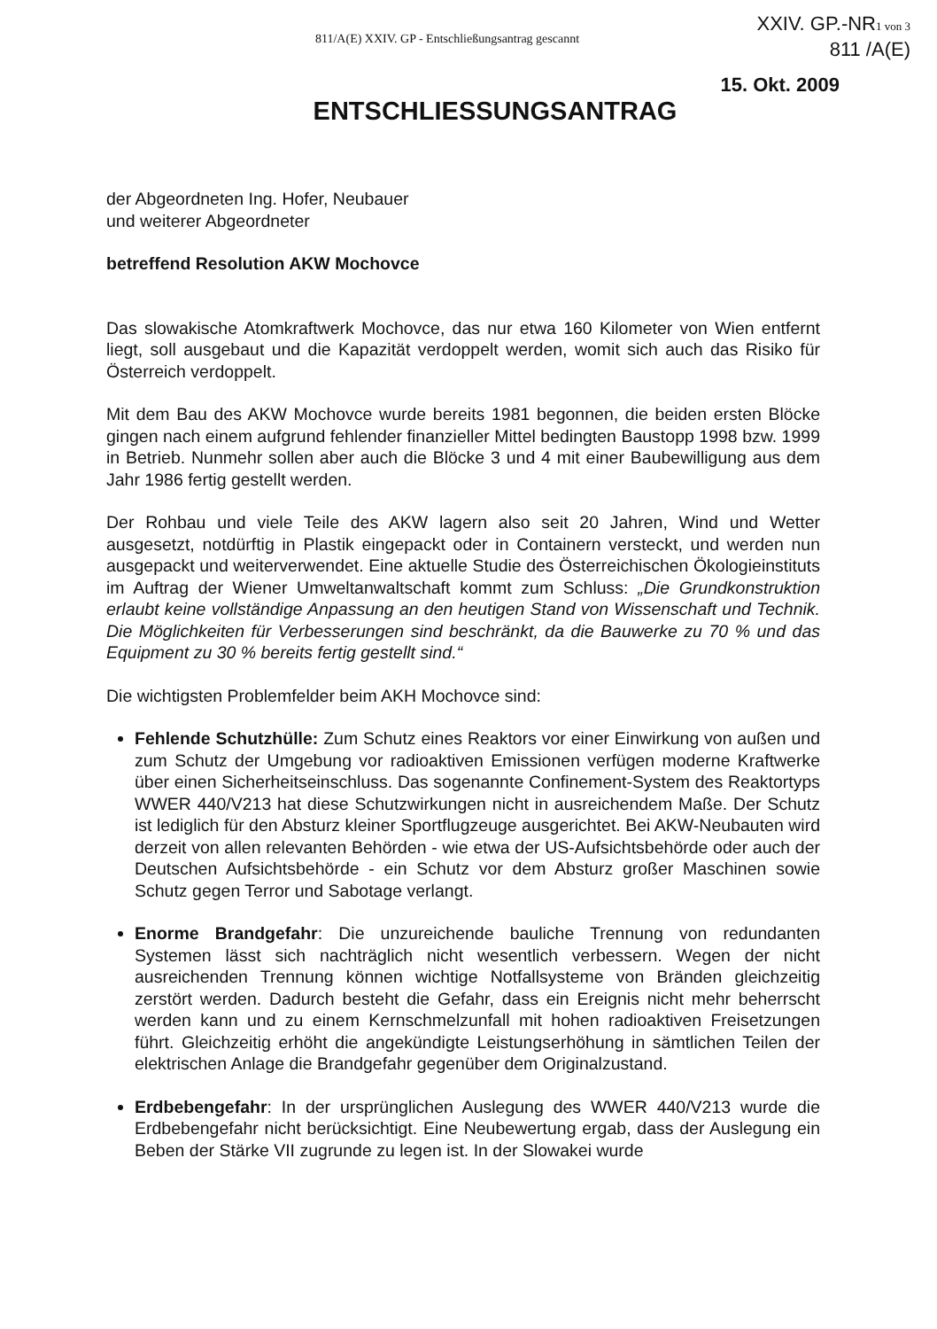811/A(E) XXIV. GP - Entschließungsantrag gescannt
XXIV. GP.-NR1 von 3
811 /A(E)
15. Okt. 2009
ENTSCHLIESSUNGSANTRAG
der Abgeordneten Ing. Hofer, Neubauer
und weiterer Abgeordneter
betreffend Resolution AKW Mochovce
Das slowakische Atomkraftwerk Mochovce, das nur etwa 160 Kilometer von Wien entfernt liegt, soll ausgebaut und die Kapazität verdoppelt werden, womit sich auch das Risiko für Österreich verdoppelt.
Mit dem Bau des AKW Mochovce wurde bereits 1981 begonnen, die beiden ersten Blöcke gingen nach einem aufgrund fehlender finanzieller Mittel bedingten Baustopp 1998 bzw. 1999 in Betrieb. Nunmehr sollen aber auch die Blöcke 3 und 4 mit einer Baubewilligung aus dem Jahr 1986 fertig gestellt werden.
Der Rohbau und viele Teile des AKW lagern also seit 20 Jahren, Wind und Wetter ausgesetzt, notdürftig in Plastik eingepackt oder in Containern versteckt, und werden nun ausgepackt und weiterverwendet. Eine aktuelle Studie des Österreichischen Ökologieinstituts im Auftrag der Wiener Umweltanwaltschaft kommt zum Schluss: „Die Grundkonstruktion erlaubt keine vollständige Anpassung an den heutigen Stand von Wissenschaft und Technik. Die Möglichkeiten für Verbesserungen sind beschränkt, da die Bauwerke zu 70 % und das Equipment zu 30 % bereits fertig gestellt sind.“
Die wichtigsten Problemfelder beim AKH Mochovce sind:
Fehlende Schutzhülle: Zum Schutz eines Reaktors vor einer Einwirkung von außen und zum Schutz der Umgebung vor radioaktiven Emissionen verfügen moderne Kraftwerke über einen Sicherheitseinschluss. Das sogenannte Confinement-System des Reaktortyps WWER 440/V213 hat diese Schutzwirkungen nicht in ausreichendem Maße. Der Schutz ist lediglich für den Absturz kleiner Sportflugzeuge ausgerichtet. Bei AKW-Neubauten wird derzeit von allen relevanten Behörden - wie etwa der US-Aufsichtsbehörde oder auch der Deutschen Aufsichtsbehörde - ein Schutz vor dem Absturz großer Maschinen sowie Schutz gegen Terror und Sabotage verlangt.
Enorme Brandgefahr: Die unzureichende bauliche Trennung von redundanten Systemen lässt sich nachträglich nicht wesentlich verbessern. Wegen der nicht ausreichenden Trennung können wichtige Notfallsysteme von Bränden gleichzeitig zerstört werden. Dadurch besteht die Gefahr, dass ein Ereignis nicht mehr beherrscht werden kann und zu einem Kernschmelzunfall mit hohen radioaktiven Freisetzungen führt. Gleichzeitig erhöht die angekündigte Leistungserhöhung in sämtlichen Teilen der elektrischen Anlage die Brandgefahr gegenüber dem Originalzustand.
Erdbebengefahr: In der ursprünglichen Auslegung des WWER 440/V213 wurde die Erdbebengefahr nicht berücksichtigt. Eine Neubewertung ergab, dass der Auslegung ein Beben der Stärke VII zugrunde zu legen ist. In der Slowakei wurde